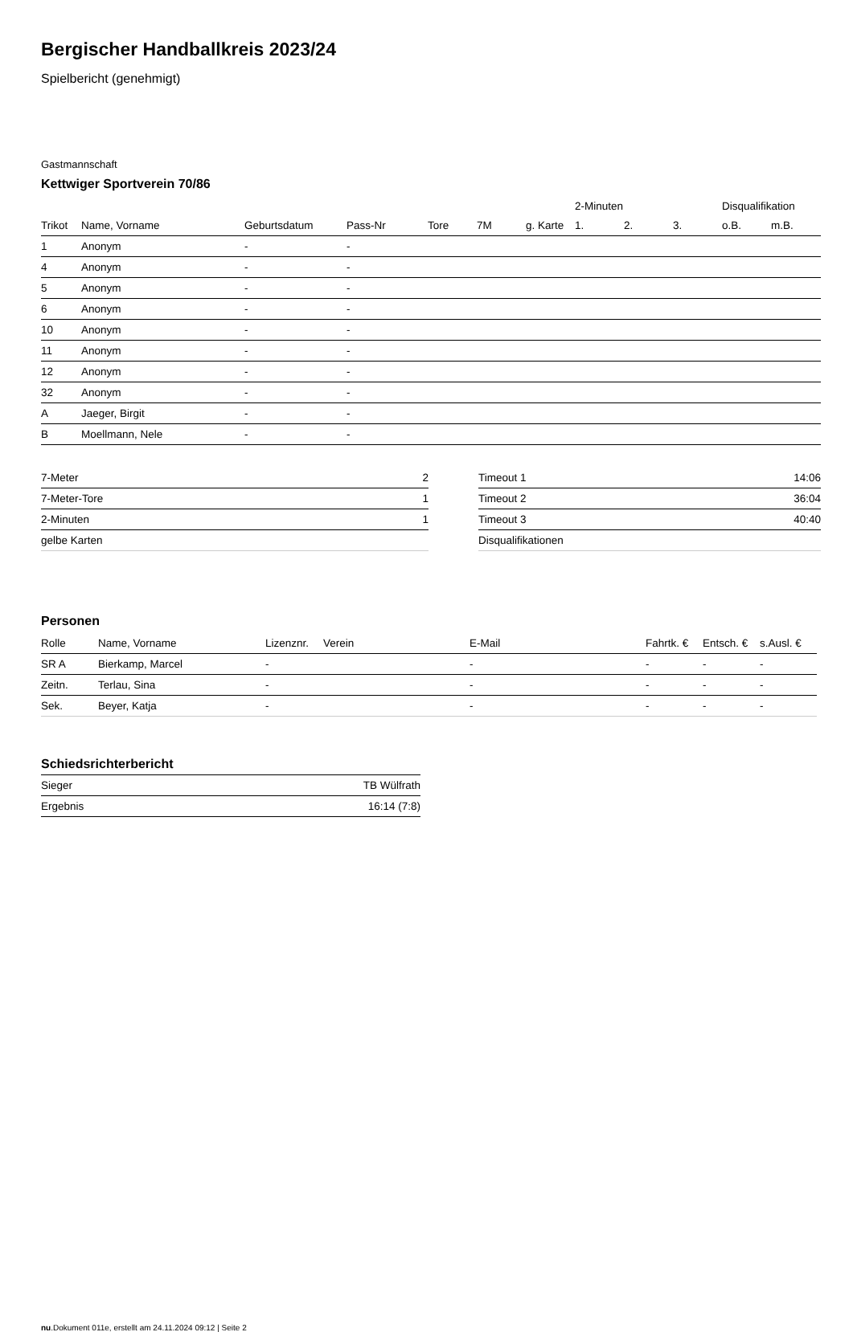Bergischer Handballkreis 2023/24
Spielbericht (genehmigt)
Gastmannschaft
Kettwiger Sportverein 70/86
| | | | | | | | 2-Minuten | | | Disqualifikation | |
| --- | --- | --- | --- | --- | --- | --- | --- | --- | --- | --- | --- |
| Trikot | Name, Vorname | Geburtsdatum | Pass-Nr | Tore | 7M | g. Karte | 1. | 2. | 3. | o.B. | m.B. |
| 1 | Anonym | - | - | | | | | | | | |
| 4 | Anonym | - | - | | | | | | | | |
| 5 | Anonym | - | - | | | | | | | | |
| 6 | Anonym | - | - | | | | | | | | |
| 10 | Anonym | - | - | | | | | | | | |
| 11 | Anonym | - | - | | | | | | | | |
| 12 | Anonym | - | - | | | | | | | | |
| 32 | Anonym | - | - | | | | | | | | |
| A | Jaeger, Birgit | - | - | | | | | | | | |
| B | Moellmann, Nele | - | - | | | | | | | | |
| 7-Meter | 2 |
| 7-Meter-Tore | 1 |
| 2-Minuten | 1 |
| gelbe Karten | |
| Timeout 1 | 14:06 |
| Timeout 2 | 36:04 |
| Timeout 3 | 40:40 |
| Disqualifikationen | |
Personen
| Rolle | Name, Vorname | Lizenznr. | Verein | E-Mail | Fahrtk. € | Entsch. € | s.Ausl. € |
| --- | --- | --- | --- | --- | --- | --- | --- |
| SR A | Bierkamp, Marcel | - | | - | - | - | - |
| Zeitn. | Terlau, Sina | - | | - | - | - | - |
| Sek. | Beyer, Katja | - | | - | - | - | - |
Schiedsrichterbericht
| Sieger | TB Wülfrath |
| Ergebnis | 16:14 (7:8) |
nu.Dokument 011e, erstellt am 24.11.2024 09:12 | Seite 2